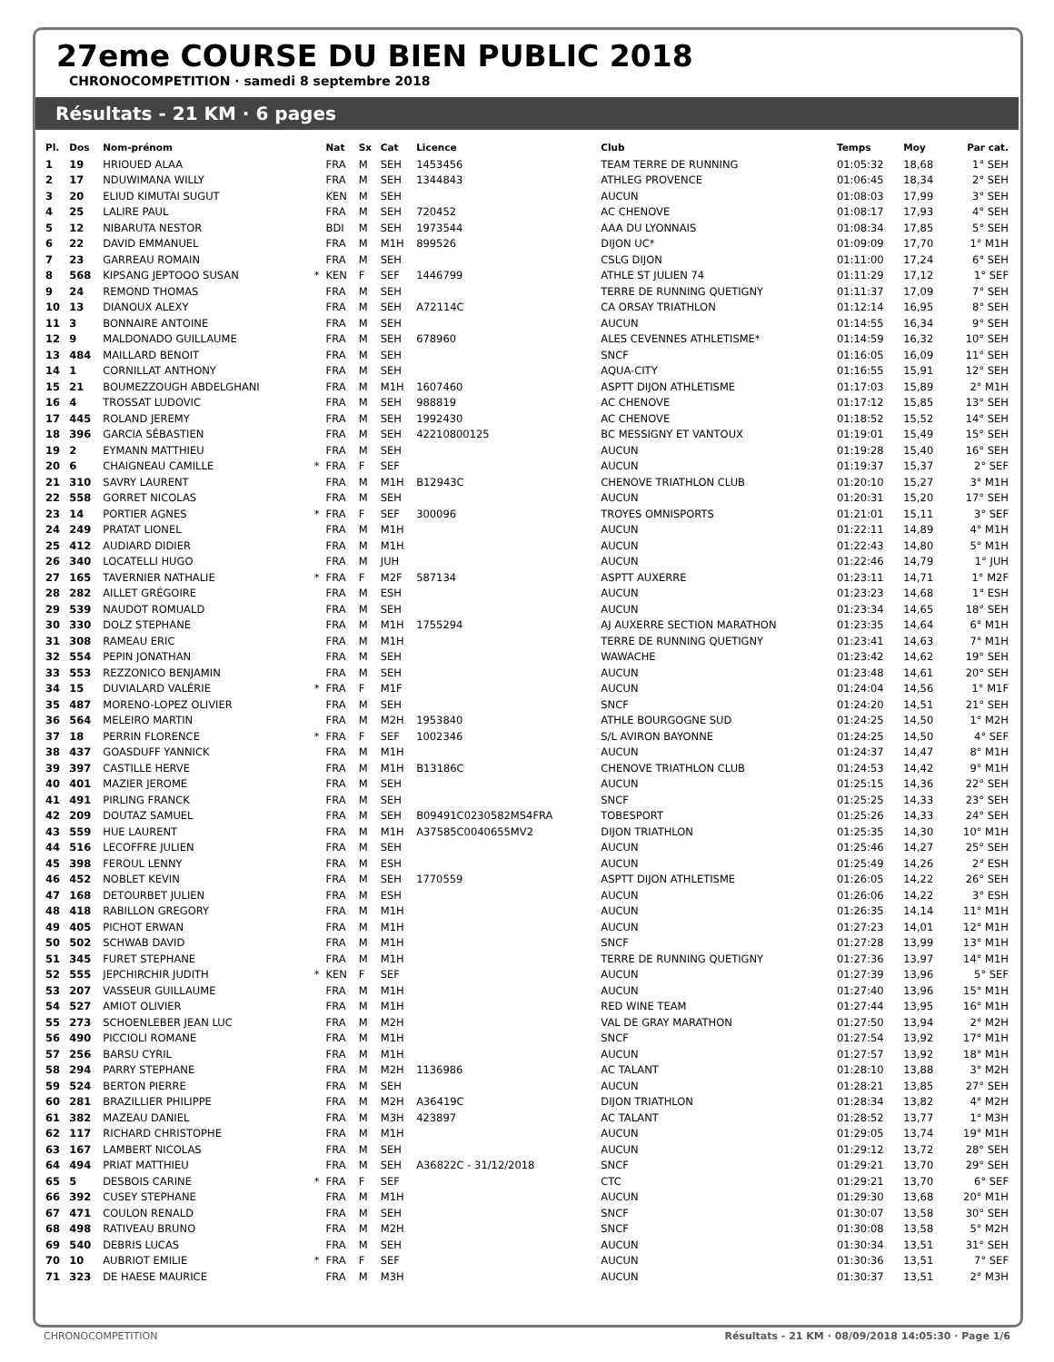27eme COURSE DU BIEN PUBLIC 2018
CHRONOCOMPETITION · samedi 8 septembre 2018
Résultats - 21 KM · 6 pages
| Pl. | Dos | Nom-prénom | | Nat | Sx | Cat | Licence | Club | Temps | Moy | Par cat. |
| --- | --- | --- | --- | --- | --- | --- | --- | --- | --- | --- | --- |
| 1 | 19 | HRIOUED ALAA | | FRA | M | SEH | 1453456 | TEAM TERRE DE RUNNING | 01:05:32 | 18,68 | 1° SEH |
| 2 | 17 | NDUWIMANA WILLY | | FRA | M | SEH | 1344843 | ATHLEG PROVENCE | 01:06:45 | 18,34 | 2° SEH |
| 3 | 20 | ELIUD KIMUTAI SUGUT | | KEN | M | SEH | | AUCUN | 01:08:03 | 17,99 | 3° SEH |
| 4 | 25 | LALIRE PAUL | | FRA | M | SEH | 720452 | AC CHENOVE | 01:08:17 | 17,93 | 4° SEH |
| 5 | 12 | NIBARUTA NESTOR | | BDI | M | SEH | 1973544 | AAA DU LYONNAIS | 01:08:34 | 17,85 | 5° SEH |
| 6 | 22 | DAVID EMMANUEL | | FRA | M | M1H | 899526 | DIJON UC* | 01:09:09 | 17,70 | 1° M1H |
| 7 | 23 | GARREAU ROMAIN | | FRA | M | SEH | | CSLG DIJON | 01:11:00 | 17,24 | 6° SEH |
| 8 | 568 | KIPSANG JEPTOOO SUSAN | * | KEN | F | SEF | 1446799 | ATHLE ST JULIEN 74 | 01:11:29 | 17,12 | 1° SEF |
| 9 | 24 | REMOND THOMAS | | FRA | M | SEH | | TERRE DE RUNNING QUETIGNY | 01:11:37 | 17,09 | 7° SEH |
| 10 | 13 | DIANOUX ALEXY | | FRA | M | SEH | A72114C | CA ORSAY TRIATHLON | 01:12:14 | 16,95 | 8° SEH |
| 11 | 3 | BONNAIRE ANTOINE | | FRA | M | SEH | | AUCUN | 01:14:55 | 16,34 | 9° SEH |
| 12 | 9 | MALDONADO GUILLAUME | | FRA | M | SEH | 678960 | ALES CEVENNES ATHLETISME* | 01:14:59 | 16,32 | 10° SEH |
| 13 | 484 | MAILLARD BENOIT | | FRA | M | SEH | | SNCF | 01:16:05 | 16,09 | 11° SEH |
| 14 | 1 | CORNILLAT ANTHONY | | FRA | M | SEH | | AQUA-CITY | 01:16:55 | 15,91 | 12° SEH |
| 15 | 21 | BOUMEZZOUGH ABDELGHANI | | FRA | M | M1H | 1607460 | ASPTT DIJON ATHLETISME | 01:17:03 | 15,89 | 2° M1H |
| 16 | 4 | TROSSAT LUDOVIC | | FRA | M | SEH | 988819 | AC CHENOVE | 01:17:12 | 15,85 | 13° SEH |
| 17 | 445 | ROLAND JEREMY | | FRA | M | SEH | 1992430 | AC CHENOVE | 01:18:52 | 15,52 | 14° SEH |
| 18 | 396 | GARCIA SÉBASTIEN | | FRA | M | SEH | 42210800125 | BC MESSIGNY ET VANTOUX | 01:19:01 | 15,49 | 15° SEH |
| 19 | 2 | EYMANN MATTHIEU | | FRA | M | SEH | | AUCUN | 01:19:28 | 15,40 | 16° SEH |
| 20 | 6 | CHAIGNEAU CAMILLE | * | FRA | F | SEF | | AUCUN | 01:19:37 | 15,37 | 2° SEF |
| 21 | 310 | SAVRY LAURENT | | FRA | M | M1H | B12943C | CHENOVE TRIATHLON CLUB | 01:20:10 | 15,27 | 3° M1H |
| 22 | 558 | GORRET NICOLAS | | FRA | M | SEH | | AUCUN | 01:20:31 | 15,20 | 17° SEH |
| 23 | 14 | PORTIER AGNES | * | FRA | F | SEF | 300096 | TROYES OMNISPORTS | 01:21:01 | 15,11 | 3° SEF |
| 24 | 249 | PRATAT LIONEL | | FRA | M | M1H | | AUCUN | 01:22:11 | 14,89 | 4° M1H |
| 25 | 412 | AUDIARD DIDIER | | FRA | M | M1H | | AUCUN | 01:22:43 | 14,80 | 5° M1H |
| 26 | 340 | LOCATELLI HUGO | | FRA | M | JUH | | AUCUN | 01:22:46 | 14,79 | 1° JUH |
| 27 | 165 | TAVERNIER NATHALIE | * | FRA | F | M2F | 587134 | ASPTT AUXERRE | 01:23:11 | 14,71 | 1° M2F |
| 28 | 282 | AILLET GRÉGOIRE | | FRA | M | ESH | | AUCUN | 01:23:23 | 14,68 | 1° ESH |
| 29 | 539 | NAUDOT ROMUALD | | FRA | M | SEH | | AUCUN | 01:23:34 | 14,65 | 18° SEH |
| 30 | 330 | DOLZ STEPHANE | | FRA | M | M1H | 1755294 | AJ AUXERRE SECTION MARATHON | 01:23:35 | 14,64 | 6° M1H |
| 31 | 308 | RAMEAU ERIC | | FRA | M | M1H | | TERRE DE RUNNING QUETIGNY | 01:23:41 | 14,63 | 7° M1H |
| 32 | 554 | PEPIN JONATHAN | | FRA | M | SEH | | WAWACHE | 01:23:42 | 14,62 | 19° SEH |
| 33 | 553 | REZZONICO BENJAMIN | | FRA | M | SEH | | AUCUN | 01:23:48 | 14,61 | 20° SEH |
| 34 | 15 | DUVIALARD VALÉRIE | * | FRA | F | M1F | | AUCUN | 01:24:04 | 14,56 | 1° M1F |
| 35 | 487 | MORENO-LOPEZ OLIVIER | | FRA | M | SEH | | SNCF | 01:24:20 | 14,51 | 21° SEH |
| 36 | 564 | MELEIRO MARTIN | | FRA | M | M2H | 1953840 | ATHLE BOURGOGNE SUD | 01:24:25 | 14,50 | 1° M2H |
| 37 | 18 | PERRIN FLORENCE | * | FRA | F | SEF | 1002346 | S/L AVIRON BAYONNE | 01:24:25 | 14,50 | 4° SEF |
| 38 | 437 | GOASDUFF YANNICK | | FRA | M | M1H | | AUCUN | 01:24:37 | 14,47 | 8° M1H |
| 39 | 397 | CASTILLE HERVE | | FRA | M | M1H | B13186C | CHENOVE TRIATHLON CLUB | 01:24:53 | 14,42 | 9° M1H |
| 40 | 401 | MAZIER JEROME | | FRA | M | SEH | | AUCUN | 01:25:15 | 14,36 | 22° SEH |
| 41 | 491 | PIRLING FRANCK | | FRA | M | SEH | | SNCF | 01:25:25 | 14,33 | 23° SEH |
| 42 | 209 | DOUTAZ SAMUEL | | FRA | M | SEH | B09491C0230582MS4FRA | TOBESPORT | 01:25:26 | 14,33 | 24° SEH |
| 43 | 559 | HUE LAURENT | | FRA | M | M1H | A37585C0040655MV2 | DIJON TRIATHLON | 01:25:35 | 14,30 | 10° M1H |
| 44 | 516 | LECOFFRE JULIEN | | FRA | M | SEH | | AUCUN | 01:25:46 | 14,27 | 25° SEH |
| 45 | 398 | FEROUL LENNY | | FRA | M | ESH | | AUCUN | 01:25:49 | 14,26 | 2° ESH |
| 46 | 452 | NOBLET KEVIN | | FRA | M | SEH | 1770559 | ASPTT DIJON ATHLETISME | 01:26:05 | 14,22 | 26° SEH |
| 47 | 168 | DETOURBET JULIEN | | FRA | M | ESH | | AUCUN | 01:26:06 | 14,22 | 3° ESH |
| 48 | 418 | RABILLON GREGORY | | FRA | M | M1H | | AUCUN | 01:26:35 | 14,14 | 11° M1H |
| 49 | 405 | PICHOT ERWAN | | FRA | M | M1H | | AUCUN | 01:27:23 | 14,01 | 12° M1H |
| 50 | 502 | SCHWAB DAVID | | FRA | M | M1H | | SNCF | 01:27:28 | 13,99 | 13° M1H |
| 51 | 345 | FURET STEPHANE | | FRA | M | M1H | | TERRE DE RUNNING QUETIGNY | 01:27:36 | 13,97 | 14° M1H |
| 52 | 555 | JEPCHIRCHIR JUDITH | * | KEN | F | SEF | | AUCUN | 01:27:39 | 13,96 | 5° SEF |
| 53 | 207 | VASSEUR GUILLAUME | | FRA | M | M1H | | AUCUN | 01:27:40 | 13,96 | 15° M1H |
| 54 | 527 | AMIOT OLIVIER | | FRA | M | M1H | | RED WINE TEAM | 01:27:44 | 13,95 | 16° M1H |
| 55 | 273 | SCHOENLEBER JEAN LUC | | FRA | M | M2H | | VAL DE GRAY MARATHON | 01:27:50 | 13,94 | 2° M2H |
| 56 | 490 | PICCIOLI ROMANE | | FRA | M | M1H | | SNCF | 01:27:54 | 13,92 | 17° M1H |
| 57 | 256 | BARSU CYRIL | | FRA | M | M1H | | AUCUN | 01:27:57 | 13,92 | 18° M1H |
| 58 | 294 | PARRY STEPHANE | | FRA | M | M2H | 1136986 | AC TALANT | 01:28:10 | 13,88 | 3° M2H |
| 59 | 524 | BERTON PIERRE | | FRA | M | SEH | | AUCUN | 01:28:21 | 13,85 | 27° SEH |
| 60 | 281 | BRAZILLIER PHILIPPE | | FRA | M | M2H | A36419C | DIJON TRIATHLON | 01:28:34 | 13,82 | 4° M2H |
| 61 | 382 | MAZEAU DANIEL | | FRA | M | M3H | 423897 | AC TALANT | 01:28:52 | 13,77 | 1° M3H |
| 62 | 117 | RICHARD CHRISTOPHE | | FRA | M | M1H | | AUCUN | 01:29:05 | 13,74 | 19° M1H |
| 63 | 167 | LAMBERT NICOLAS | | FRA | M | SEH | | AUCUN | 01:29:12 | 13,72 | 28° SEH |
| 64 | 494 | PRIAT MATTHIEU | | FRA | M | SEH | A36822C - 31/12/2018 | SNCF | 01:29:21 | 13,70 | 29° SEH |
| 65 | 5 | DESBOIS CARINE | * | FRA | F | SEF | | CTC | 01:29:21 | 13,70 | 6° SEF |
| 66 | 392 | CUSEY STEPHANE | | FRA | M | M1H | | AUCUN | 01:29:30 | 13,68 | 20° M1H |
| 67 | 471 | COULON RENALD | | FRA | M | SEH | | SNCF | 01:30:07 | 13,58 | 30° SEH |
| 68 | 498 | RATIVEAU BRUNO | | FRA | M | M2H | | SNCF | 01:30:08 | 13,58 | 5° M2H |
| 69 | 540 | DEBRIS LUCAS | | FRA | M | SEH | | AUCUN | 01:30:34 | 13,51 | 31° SEH |
| 70 | 10 | AUBRIOT EMILIE | * | FRA | F | SEF | | AUCUN | 01:30:36 | 13,51 | 7° SEF |
| 71 | 323 | DE HAESE MAURICE | | FRA | M | M3H | | AUCUN | 01:30:37 | 13,51 | 2° M3H |
CHRONOCOMPETITION Résultats - 21 KM · 08/09/2018 14:05:30 · Page 1/6